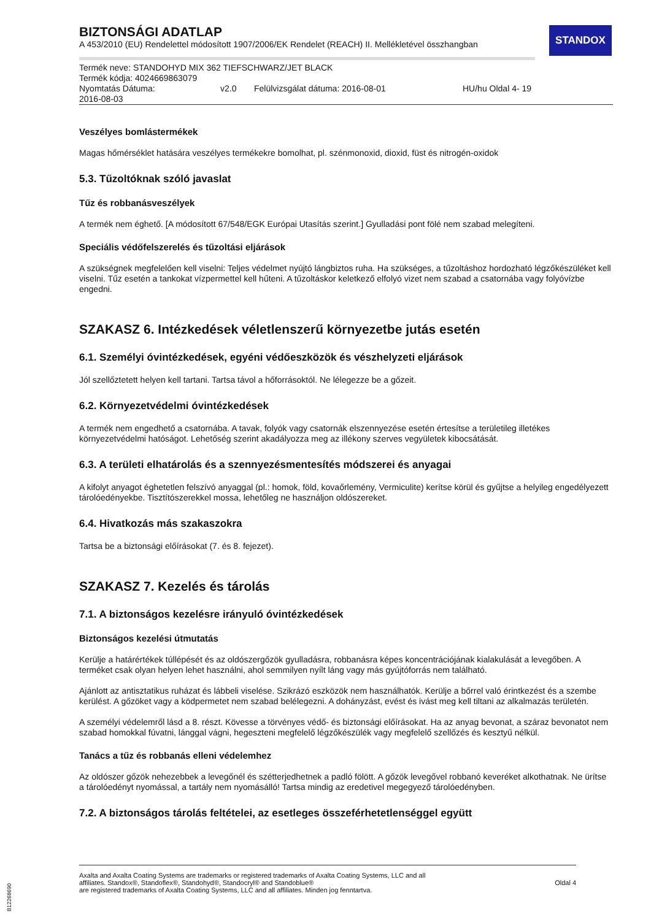STANDOX
BIZTONSÁGI ADATLAP
A 453/2010 (EU) Rendelettel módosított 1907/2006/EK Rendelet (REACH) II. Mellékletével összhangban
Termék neve: STANDOHYD MIX 362 TIEFSCHWARZ/JET BLACK
Termék kódja: 4024669863079
Nyomtatás Dátuma:
2016-08-03 v2.0 Felülvizsgálat dátuma: 2016-08-01 HU/hu Oldal 4- 19
Veszélyes bomlástermékek
Magas hőmérséklet hatására veszélyes termékekre bomolhat, pl. szénmonoxid, dioxid, füst és nitrogén-oxidok
5.3. Tűzoltóknak szóló javaslat
Tűz és robbanásveszélyek
A termék nem éghető. [A módosított 67/548/EGK Európai Utasítás szerint.] Gyulladási pont fölé nem szabad melegíteni.
Speciális védőfelszerelés és tűzoltási eljárások
A szükségnek megfelelően kell viselni: Teljes védelmet nyújtó lángbiztos ruha. Ha szükséges, a tűzoltáshoz hordozható légzőkészüléket kell viselni. Tűz esetén a tankokat vízpermettel kell hűteni. A tűzoltáskor keletkező elfolyó vizet nem szabad a csatornába vagy folyóvízbe engedni.
SZAKASZ 6. Intézkedések véletlenszerű környezetbe jutás esetén
6.1. Személyi óvintézkedések, egyéni védőeszközök és vészhelyzeti eljárások
Jól szellőztetett helyen kell tartani. Tartsa távol a hőforrásoktól. Ne lélegezze be a gőzeit.
6.2. Környezetvédelmi óvintézkedések
A termék nem engedhető a csatornába. A tavak, folyók vagy csatornák elszennyezése esetén értesítse a területileg illetékes környezetvédelmi hatóságot. Lehetőség szerint akadályozza meg az illékony szerves vegyületek kibocsátását.
6.3. A területi elhatárolás és a szennyezésmentesítés módszerei és anyagai
A kifolyt anyagot éghetetlen felszívó anyaggal (pl.: homok, föld, kovaőrlemény, Vermiculite) kerítse körül és gyűjtse a helyileg engedélyezett tárolóedényekbe. Tisztítószerekkel mossa, lehetőleg ne használjon oldószereket.
6.4. Hivatkozás más szakaszokra
Tartsa be a biztonsági előírásokat (7. és 8. fejezet).
SZAKASZ 7. Kezelés és tárolás
7.1. A biztonságos kezelésre irányuló óvintézkedések
Biztonságos kezelési útmutatás
Kerülje a határértékek túllépését és az oldószergőzök gyulladásra, robbanásra képes koncentrációjának kialakulását a levegőben. A terméket csak olyan helyen lehet használni, ahol semmilyen nyílt láng vagy más gyújtóforrás nem található.
Ajánlott az antisztatikus ruházat és lábbeli viselése. Szikrázó eszközök nem használhatók. Kerülje a bőrrel való érintkezést és a szembe kerülést. A gőzöket vagy a ködpermetet nem szabad belélegezni. A dohányzást, evést és ivást meg kell tiltani az alkalmazás területén.
A személyi védelemről lásd a 8. részt. Kövesse a törvényes védő- és biztonsági előírásokat. Ha az anyag bevonat, a száraz bevonatot nem szabad homokkal fúvatni, lánggal vágni, hegeszteni megfelelő légzőkészülék vagy megfelelő szellőzés és kesztyű nélkül.
Tanács a tűz és robbanás elleni védelemhez
Az oldószer gőzök nehezebbek a levegőnél és szétterjedhetnek a padló fölött. A gőzök levegővel robbanó keveréket alkothatnak. Ne ürítse a tárolóedényt nyomással, a tartály nem nyomásálló! Tartsa mindig az eredetivel megegyező tárolóedényben.
7.2. A biztonságos tárolás feltételei, az esetleges összeférhetetlenséggel együtt
Axalta and Axalta Coating Systems are trademarks or registered trademarks of Axalta Coating Systems, LLC and all
affiliates. Standox®, Standoflex®, Standohyd®, Standocryl® and Standoblue®
are registered trademarks of Axalta Coating Systems, LLC and all affiliates. Minden jog fenntartva.
Oldal 4
B12268690